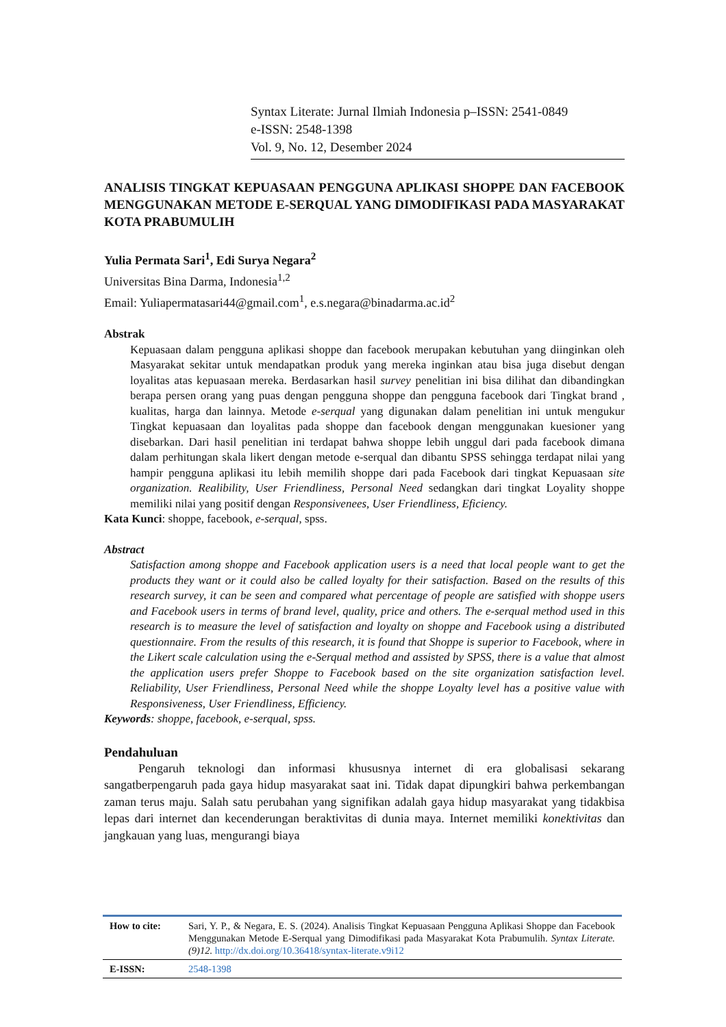Syntax Literate: Jurnal Ilmiah Indonesia p–ISSN: 2541-0849
e-ISSN: 2548-1398
Vol. 9, No. 12, Desember 2024
ANALISIS TINGKAT KEPUASAAN PENGGUNA APLIKASI SHOPPE DAN FACEBOOK MENGGUNAKAN METODE E-SERQUAL YANG DIMODIFIKASI PADA MASYARAKAT KOTA PRABUMULIH
Yulia Permata Sari<sup>1</sup>, Edi Surya Negara<sup>2</sup>
Universitas Bina Darma, Indonesia<sup>1,2</sup>
Email: Yuliapermatasari44@gmail.com<sup>1</sup>, e.s.negara@binadarma.ac.id<sup>2</sup>
Abstrak
Kepuasaan dalam pengguna aplikasi shoppe dan facebook merupakan kebutuhan yang diinginkan oleh Masyarakat sekitar untuk mendapatkan produk yang mereka inginkan atau bisa juga disebut dengan loyalitas atas kepuasaan mereka. Berdasarkan hasil survey penelitian ini bisa dilihat dan dibandingkan berapa persen orang yang puas dengan pengguna shoppe dan pengguna facebook dari Tingkat brand , kualitas, harga dan lainnya. Metode e-serqual yang digunakan dalam penelitian ini untuk mengukur Tingkat kepuasaan dan loyalitas pada shoppe dan facebook dengan menggunakan kuesioner yang disebarkan. Dari hasil penelitian ini terdapat bahwa shoppe lebih unggul dari pada facebook dimana dalam perhitungan skala likert dengan metode e-serqual dan dibantu SPSS sehingga terdapat nilai yang hampir pengguna aplikasi itu lebih memilih shoppe dari pada Facebook dari tingkat Kepuasaan site organization. Realibility, User Friendliness, Personal Need sedangkan dari tingkat Loyality shoppe memiliki nilai yang positif dengan Responsivenees, User Friendliness, Eficiency.
Kata Kunci: shoppe, facebook, e-serqual, spss.
Abstract
Satisfaction among shoppe and Facebook application users is a need that local people want to get the products they want or it could also be called loyalty for their satisfaction. Based on the results of this research survey, it can be seen and compared what percentage of people are satisfied with shoppe users and Facebook users in terms of brand level, quality, price and others. The e-serqual method used in this research is to measure the level of satisfaction and loyalty on shoppe and Facebook using a distributed questionnaire. From the results of this research, it is found that Shoppe is superior to Facebook, where in the Likert scale calculation using the e-Serqual method and assisted by SPSS, there is a value that almost the application users prefer Shoppe to Facebook based on the site organization satisfaction level. Reliability, User Friendliness, Personal Need while the shoppe Loyalty level has a positive value with Responsiveness, User Friendliness, Efficiency.
Keywords: shoppe, facebook, e-serqual, spss.
Pendahuluan
Pengaruh teknologi dan informasi khususnya internet di era globalisasi sekarang sangatberpengaruh pada gaya hidup masyarakat saat ini. Tidak dapat dipungkiri bahwa perkembangan zaman terus maju. Salah satu perubahan yang signifikan adalah gaya hidup masyarakat yang tidakbisa lepas dari internet dan kecenderungan beraktivitas di dunia maya. Internet memiliki konektivitas dan jangkauan yang luas, mengurangi biaya
| How to cite: | Sari, Y. P., & Negara, E. S. (2024). Analisis Tingkat Kepuasaan Pengguna Aplikasi Shoppe dan Facebook Menggunakan Metode E-Serqual yang Dimodifikasi pada Masyarakat Kota Prabumulih. Syntax Literate. (9)12. http://dx.doi.org/10.36418/syntax-literate.v9i12 |
| E-ISSN: | 2548-1398 |